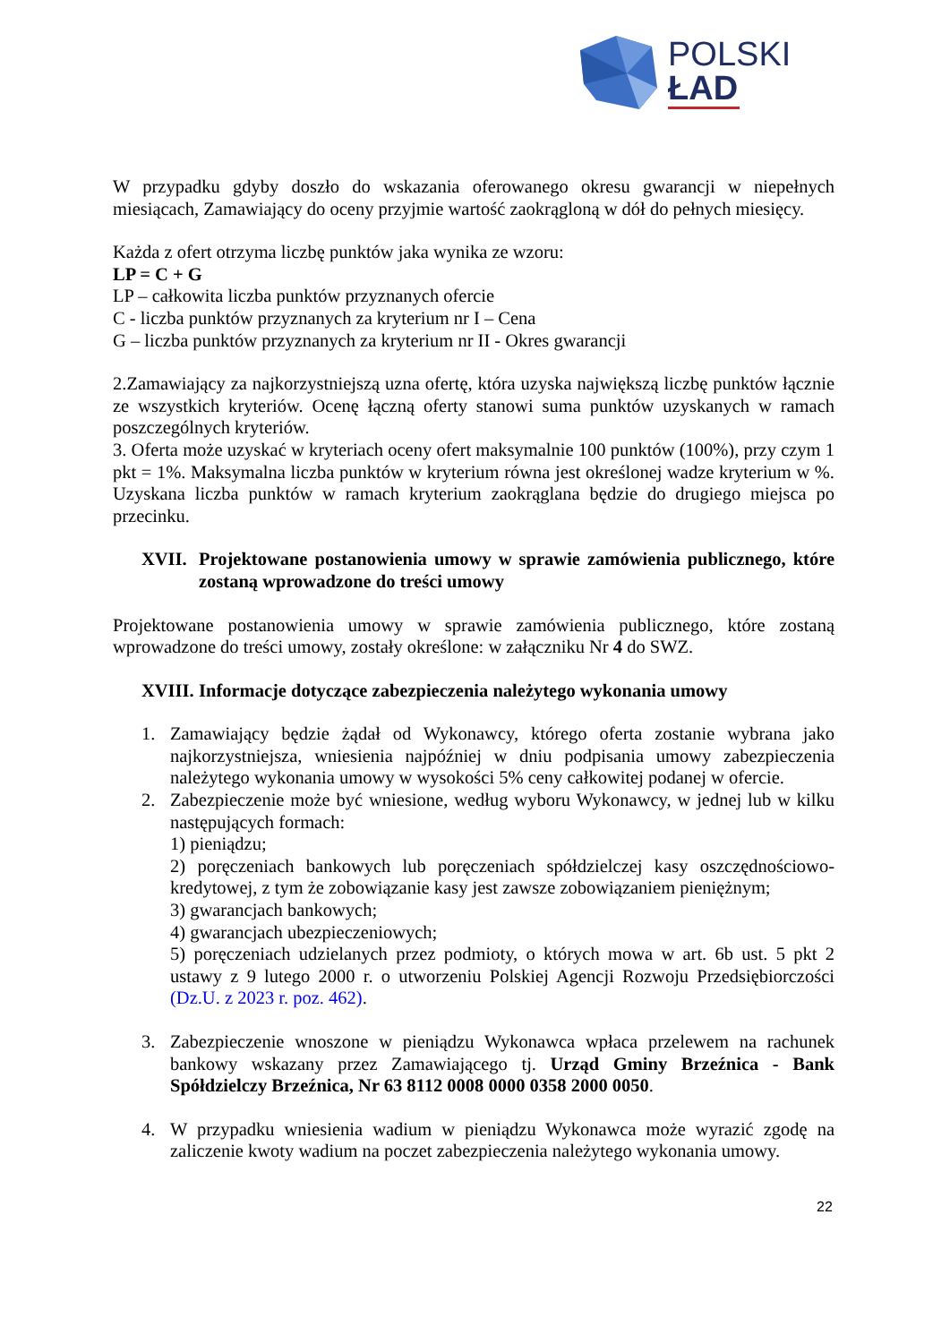POLSKI
ŁAD
W przypadku gdyby doszło do wskazania oferowanego okresu gwarancji w niepełnych miesiącach, Zamawiający do oceny przyjmie wartość zaokrągloną w dół do pełnych miesięcy.
Każda z ofert otrzyma liczbę punktów jaka wynika ze wzoru:
LP = C + G
LP – całkowita liczba punktów przyznanych ofercie
C - liczba punktów przyznanych za kryterium nr I – Cena
G – liczba punktów przyznanych za kryterium nr II - Okres gwarancji
2.Zamawiający za najkorzystniejszą uzna ofertę, która uzyska największą liczbę punktów łącznie ze wszystkich kryteriów. Ocenę łączną oferty stanowi suma punktów uzyskanych w ramach poszczególnych kryteriów.
3. Oferta może uzyskać w kryteriach oceny ofert maksymalnie 100 punktów (100%), przy czym 1 pkt = 1%. Maksymalna liczba punktów w kryterium równa jest określonej wadze kryterium w %. Uzyskana liczba punktów w ramach kryterium zaokrąglana będzie do drugiego miejsca po przecinku.
XVII. Projektowane postanowienia umowy w sprawie zamówienia publicznego, które zostaną wprowadzone do treści umowy
Projektowane postanowienia umowy w sprawie zamówienia publicznego, które zostaną wprowadzone do treści umowy, zostały określone: w załączniku Nr 4 do SWZ.
XVIII. Informacje dotyczące zabezpieczenia należytego wykonania umowy
1. Zamawiający będzie żądał od Wykonawcy, którego oferta zostanie wybrana jako najkorzystniejsza, wniesienia najpóźniej w dniu podpisania umowy zabezpieczenia należytego wykonania umowy w wysokości 5% ceny całkowitej podanej w ofercie.
2. Zabezpieczenie może być wniesione, według wyboru Wykonawcy, w jednej lub w kilku następujących formach:
1) pieniądzu;
2) poręczeniach bankowych lub poręczeniach spółdzielczej kasy oszczędnościowo-kredytowej, z tym że zobowiązanie kasy jest zawsze zobowiązaniem pieniężnym;
3) gwarancjach bankowych;
4) gwarancjach ubezpieczeniowych;
5) poręczeniach udzielanych przez podmioty, o których mowa w art. 6b ust. 5 pkt 2 ustawy z 9 lutego 2000 r. o utworzeniu Polskiej Agencji Rozwoju Przedsiębiorczości (Dz.U. z 2023 r. poz. 462).
3. Zabezpieczenie wnoszone w pieniądzu Wykonawca wpłaca przelewem na rachunek bankowy wskazany przez Zamawiającego tj. Urząd Gminy Brzeźnica - Bank Spółdzielczy Brzeźnica, Nr 63 8112 0008 0000 0358 2000 0050.
4. W przypadku wniesienia wadium w pieniądzu Wykonawca może wyrazić zgodę na zaliczenie kwoty wadium na poczet zabezpieczenia należytego wykonania umowy.
22